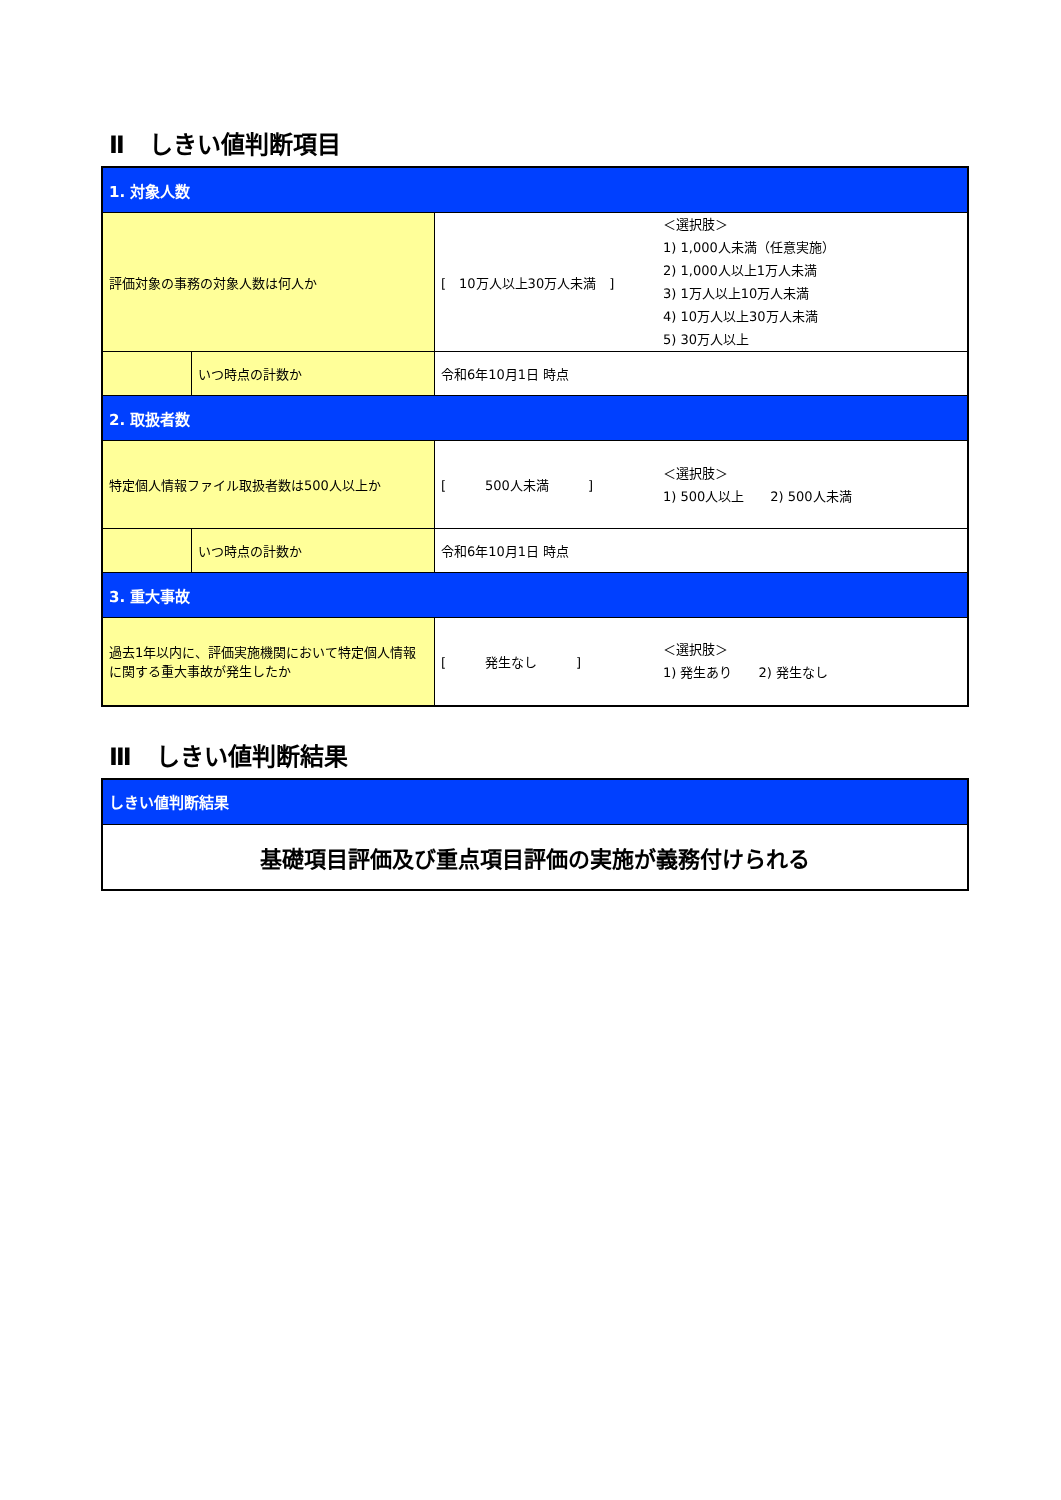Ⅱ　しきい値判断項目
| 1. 対象人数 | | | |
| 評価対象の事務の対象人数は何人か | | [ 10万人以上30万人未満 ] | ＜選択肢＞ 1) 1,000人未満（任意実施） 2) 1,000人以上1万人未満 3) 1万人以上10万人未満 4) 10万人以上30万人未満 5) 30万人以上 |
| | いつ時点の計数か | 令和6年10月1日 時点 | |
| 2. 取扱者数 | | | |
| 特定個人情報ファイル取扱者数は500人以上か | | [ 500人未満 ] | ＜選択肢＞ 1) 500人以上 2) 500人未満 |
| | いつ時点の計数か | 令和6年10月1日 時点 | |
| 3. 重大事故 | | | |
| 過去1年以内に、評価実施機関において特定個人情報に関する重大事故が発生したか | | [ 発生なし ] | ＜選択肢＞ 1) 発生あり 2) 発生なし |
Ⅲ　しきい値判断結果
| しきい値判断結果 |
| 基礎項目評価及び重点項目評価の実施が義務付けられる |